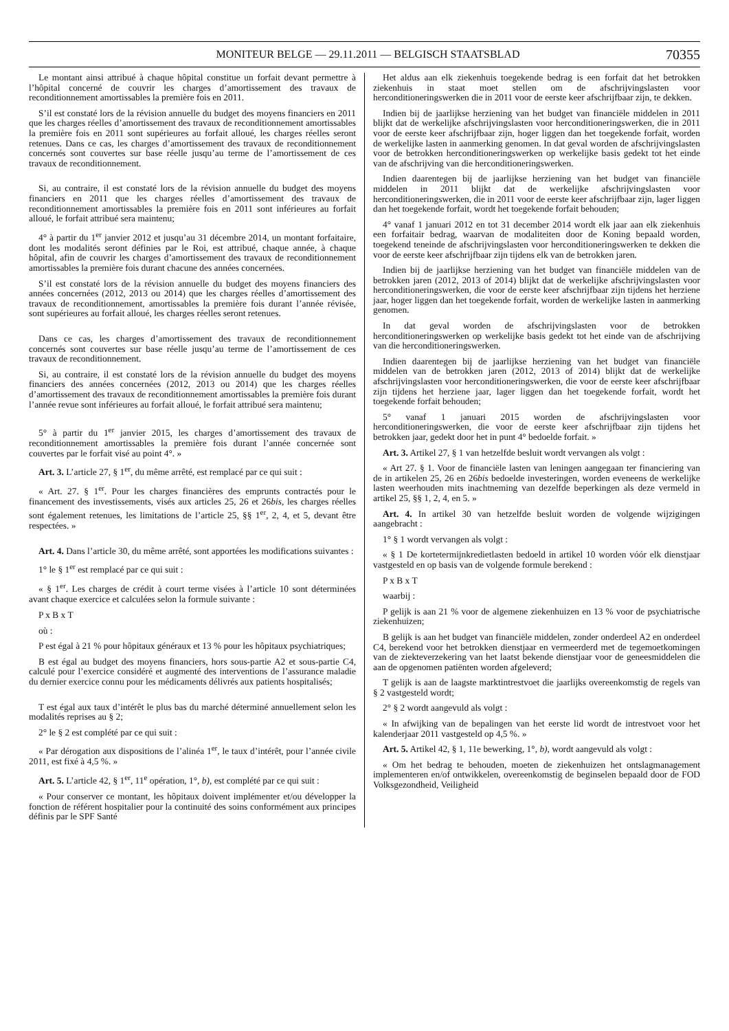MONITEUR BELGE — 29.11.2011 — BELGISCH STAATSBLAD 70355
Le montant ainsi attribué à chaque hôpital constitue un forfait devant permettre à l’hôpital concerné de couvrir les charges d’amortissement des travaux de reconditionnement amortissables la première fois en 2011.
S’il est constaté lors de la révision annuelle du budget des moyens financiers en 2011 que les charges réelles d’amortissement des travaux de reconditionnement amortissables la première fois en 2011 sont supérieures au forfait alloué, les charges réelles seront retenues. Dans ce cas, les charges d’amortissement des travaux de reconditionnement concernés sont couvertes sur base réelle jusqu’au terme de l’amortissement de ces travaux de reconditionnement.
Si, au contraire, il est constaté lors de la révision annuelle du budget des moyens financiers en 2011 que les charges réelles d’amortissement des travaux de reconditionnement amortissables la première fois en 2011 sont inférieures au forfait alloué, le forfait attribué sera maintenu;
4° à partir du 1<sup>er</sup> janvier 2012 et jusqu’au 31 décembre 2014, un montant forfaitaire, dont les modalités seront définies par le Roi, est attribué, chaque année, à chaque hôpital, afin de couvrir les charges d’amortissement des travaux de reconditionnement amortissables la première fois durant chacune des années concernées.
S’il est constaté lors de la révision annuelle du budget des moyens financiers des années concernées (2012, 2013 ou 2014) que les charges réelles d’amortissement des travaux de reconditionnement, amortissables la première fois durant l’année révisée, sont supérieures au forfait alloué, les charges réelles seront retenues.
Dans ce cas, les charges d’amortissement des travaux de reconditionnement concernés sont couvertes sur base réelle jusqu’au terme de l’amortissement de ces travaux de reconditionnement.
Si, au contraire, il est constaté lors de la révision annuelle du budget des moyens financiers des années concernées (2012, 2013 ou 2014) que les charges réelles d’amortissement des travaux de reconditionnement amortissables la première fois durant l’année revue sont inférieures au forfait alloué, le forfait attribué sera maintenu;
5° à partir du 1<sup>er</sup> janvier 2015, les charges d’amortissement des travaux de reconditionnement amortissables la première fois durant l’année concernée sont couvertes par le forfait visé au point 4°. »
Art. 3. L’article 27, § 1<sup>er</sup>, du même arrêté, est remplacé par ce qui suit :
« Art. 27. § 1<sup>er</sup>. Pour les charges financières des emprunts contractés pour le financement des investissements, visés aux articles 25, 26 et 26bis, les charges réelles sont également retenues, les limitations de l’article 25, §§ 1<sup>er</sup>, 2, 4, et 5, devant être respectées. »
Art. 4. Dans l’article 30, du même arrêté, sont apportées les modifications suivantes :
1° le § 1<sup>er</sup> est remplacé par ce qui suit :
« § 1<sup>er</sup>. Les charges de crédit à court terme visées à l’article 10 sont déterminées avant chaque exercice et calculées selon la formule suivante :
P x B x T
où :
P est égal à 21 % pour hôpitaux généraux et 13 % pour les hôpitaux psychiatriques;
B est égal au budget des moyens financiers, hors sous-partie A2 et sous-partie C4, calculé pour l’exercice considéré et augmenté des interventions de l’assurance maladie du dernier exercice connu pour les médicaments délivrés aux patients hospitalisés;
T est égal aux taux d’intérêt le plus bas du marché déterminé annuellement selon les modalités reprises au § 2;
2° le § 2 est complété par ce qui suit :
« Par dérogation aux dispositions de l’alinéa 1<sup>er</sup>, le taux d’intérêt, pour l’année civile 2011, est fixé à 4,5 %. »
Art. 5. L’article 42, § 1<sup>er</sup>, 11<sup>e</sup> opération, 1°, b), est complété par ce qui suit :
« Pour conserver ce montant, les hôpitaux doivent implémenter et/ou développer la fonction de référent hospitalier pour la continuité des soins conformément aux principes définis par le SPF Santé
Het aldus aan elk ziekenhuis toegekende bedrag is een forfait dat het betrokken ziekenhuis in staat moet stellen om de afschrijvingslasten voor herconditioneringswerken die in 2011 voor de eerste keer afschrijfbaar zijn, te dekken.
Indien bij de jaarlijkse herziening van het budget van financiële middelen in 2011 blijkt dat de werkelijke afschrijvingslasten voor herconditioneringswerken, die in 2011 voor de eerste keer afschrijfbaar zijn, hoger liggen dan het toegekende forfait, worden de werkelijke lasten in aanmerking genomen. In dat geval worden de afschrijvingslasten voor de betrokken herconditioneringswerken op werkelijke basis gedekt tot het einde van de afschrijving van die herconditioneringswerken.
Indien daarentegen bij de jaarlijkse herziening van het budget van financiële middelen in 2011 blijkt dat de werkelijke afschrijvingslasten voor herconditioneringswerken, die in 2011 voor de eerste keer afschrijfbaar zijn, lager liggen dan het toegekende forfait, wordt het toegekende forfait behouden;
4° vanaf 1 januari 2012 en tot 31 december 2014 wordt elk jaar aan elk ziekenhuis een forfaitair bedrag, waarvan de modaliteiten door de Koning bepaald worden, toegekend teneinde de afschrijvingslasten voor herconditioneringswerken te dekken die voor de eerste keer afschrijfbaar zijn tijdens elk van de betrokken jaren.
Indien bij de jaarlijkse herziening van het budget van financiële middelen van de betrokken jaren (2012, 2013 of 2014) blijkt dat de werkelijke afschrijvingslasten voor herconditioneringswerken, die voor de eerste keer afschrijfbaar zijn tijdens het herziene jaar, hoger liggen dan het toegekende forfait, worden de werkelijke lasten in aanmerking genomen.
In dat geval worden de afschrijvingslasten voor de betrokken herconditioneringswerken op werkelijke basis gedekt tot het einde van de afschrijving van die herconditioneringswerken.
Indien daarentegen bij de jaarlijkse herziening van het budget van financiële middelen van de betrokken jaren (2012, 2013 of 2014) blijkt dat de werkelijke afschrijvingslasten voor herconditioneringswerken, die voor de eerste keer afschrijfbaar zijn tijdens het herziene jaar, lager liggen dan het toegekende forfait, wordt het toegekende forfait behouden;
5° vanaf 1 januari 2015 worden de afschrijvingslasten voor herconditioneringswerken, die voor de eerste keer afschrijfbaar zijn tijdens het betrokken jaar, gedekt door het in punt 4° bedoelde forfait. »
Art. 3. Artikel 27, § 1 van hetzelfde besluit wordt vervangen als volgt :
« Art 27. § 1. Voor de financiële lasten van leningen aangegaan ter financiering van de in artikelen 25, 26 en 26bis bedoelde investeringen, worden eveneens de werkelijke lasten weerhouden mits inachtneming van dezelfde beperkingen als deze vermeld in artikel 25, §§ 1, 2, 4, en 5. »
Art. 4. In artikel 30 van hetzelfde besluit worden de volgende wijzigingen aangebracht :
1° § 1 wordt vervangen als volgt :
« § 1 De kortetermijnkredietlasten bedoeld in artikel 10 worden vóór elk dienstjaar vastgesteld en op basis van de volgende formule berekend :
P x B x T
waarbij :
P gelijk is aan 21 % voor de algemene ziekenhuizen en 13 % voor de psychiatrische ziekenhuizen;
B gelijk is aan het budget van financiële middelen, zonder onderdeel A2 en onderdeel C4, berekend voor het betrokken dienstjaar en vermeerderd met de tegemoetkomingen van de ziekteverzekering van het laatst bekende dienstjaar voor de geneesmiddelen die aan de opgenomen patiënten worden afgeleverd;
T gelijk is aan de laagste marktintrestvoet die jaarlijks overeenkomstig de regels van § 2 vastgesteld wordt;
2° § 2 wordt aangevuld als volgt :
« In afwijking van de bepalingen van het eerste lid wordt de intrestvoet voor het kalenderjaar 2011 vastgesteld op 4,5 %. »
Art. 5. Artikel 42, § 1, 11e bewerking, 1°, b), wordt aangevuld als volgt :
« Om het bedrag te behouden, moeten de ziekenhuizen het ontslagmanagement implementeren en/of ontwikkelen, overeenkomstig de beginselen bepaald door de FOD Volksgezondheid, Veiligheid